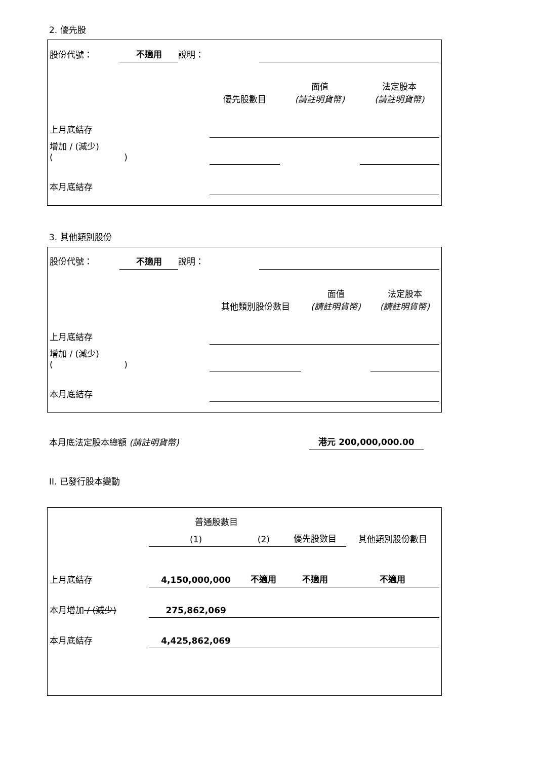2. 優先股
| 股份代號： | 不適用 | 說明： | |
| | 優先股數目 | 面值 (請註明貨幣) | 法定股本 (請註明貨幣) |
| --- | --- | --- | --- |
| 上月底結存 | | | |
| 增加 / (減少) ( ) | | | |
| 本月底結存 | | | |
3. 其他類別股份
| 股份代號： | 不適用 | 說明： | |
| | 其他類別股份數目 | 面值 (請註明貨幣) | 法定股本 (請註明貨幣) |
| --- | --- | --- | --- |
| 上月底結存 | | | |
| 增加 / (減少) ( ) | | | |
| 本月底結存 | | | |
| 本月底法定股本總額 (請註明貨幣) | 港元 200,000,000.00 | |
II. 已發行股本變動
| | 普通股數目 | | | 其他類別股份數目 |
| --- | --- | --- | --- | --- |
| | (1) | (2) | 優先股數目 | |
| 上月底結存 | 4,150,000,000 | 不適用 | 不適用 | 不適用 |
| 本月增加 / (減少) | 275,862,069 | | | |
| 本月底結存 | 4,425,862,069 | | | |